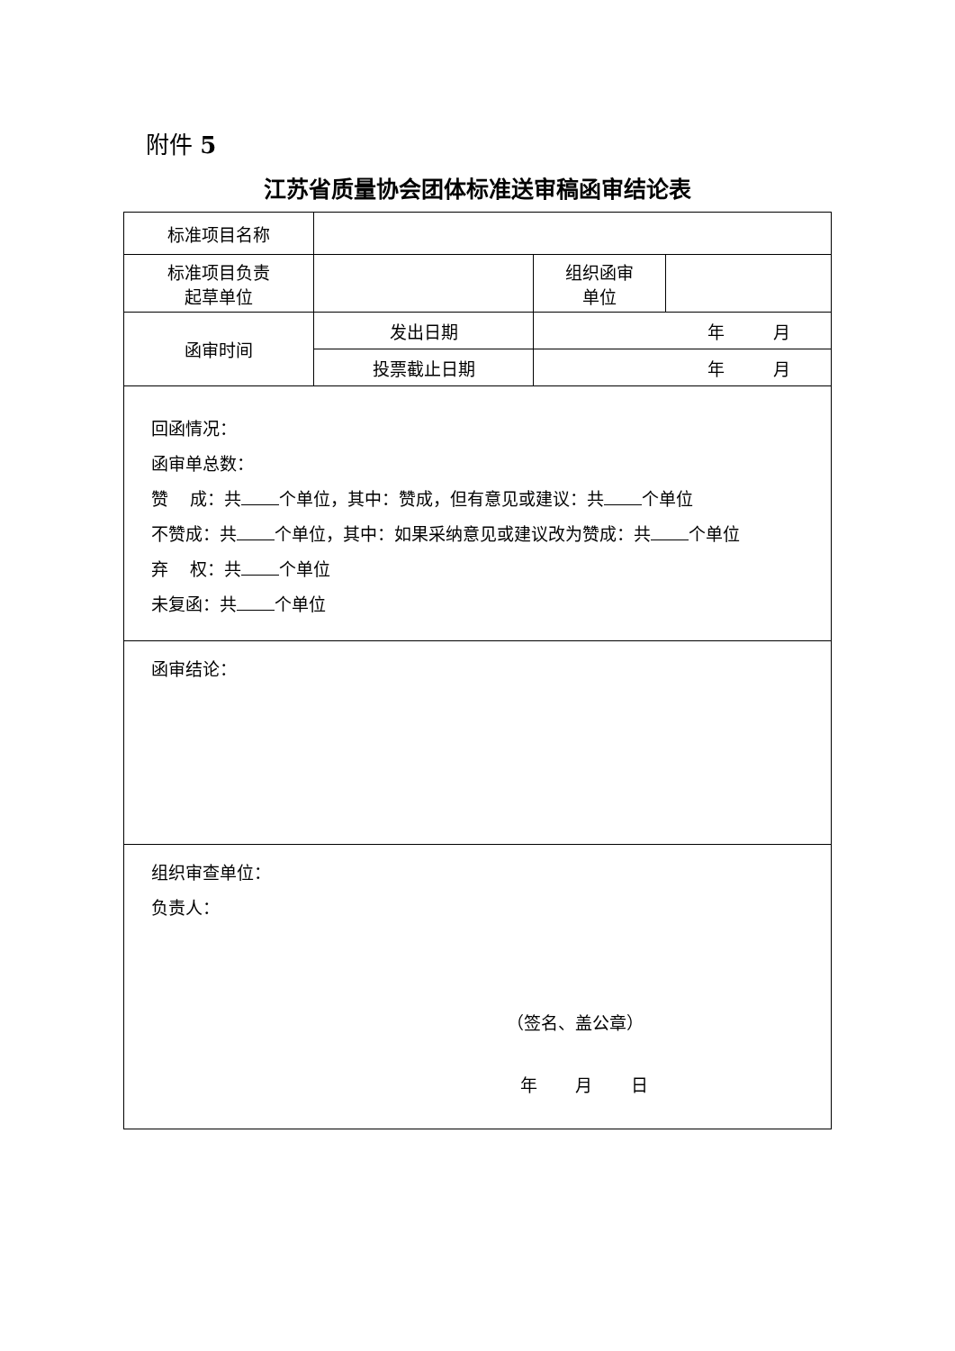附件 5
江苏省质量协会团体标准送审稿函审结论表
| 标准项目名称 | | | |
| 标准项目负责 起草单位 | | 组织函审 单位 | |
| 函审时间 | 发出日期 | 年 月 | |
| | 投票截止日期 | 年 月 | |
| 回函情况： 函审单总数： 赞 成：共 个单位，其中：赞成，但有意见或建议：共 个单位 不赞成：共 个单位，其中：如果采纳意见或建议改为赞成：共 个单位 弃 权：共 个单位 未复函：共 个单位 | | | |
| 函审结论： | | | |
| 组织审查单位： 负责人： （签名、盖公章） 年 月 日 | | | |